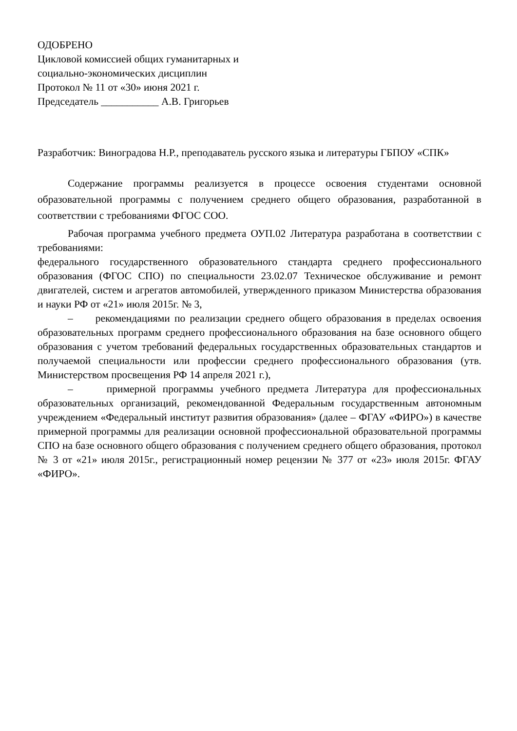ОДОБРЕНО
Цикловой комиссией общих гуманитарных и
социально-экономических дисциплин
Протокол № 11 от «30» июня 2021 г.
Председатель ___________ А.В. Григорьев
Разработчик: Виноградова Н.Р., преподаватель русского языка и литературы ГБПОУ «СПК»
Содержание программы реализуется в процессе освоения студентами основной образовательной программы с получением среднего общего образования, разработанной в соответствии с требованиями ФГОС СОО.
Рабочая программа учебного предмета ОУП.02 Литература разработана в соответствии с требованиями:
федерального государственного образовательного стандарта среднего профессионального образования (ФГОС СПО) по специальности 23.02.07 Техническое обслуживание и ремонт двигателей, систем и агрегатов автомобилей, утвержденного приказом Министерства образования и науки РФ от «21» июля 2015г. № 3,
– рекомендациями по реализации среднего общего образования в пределах освоения образовательных программ среднего профессионального образования на базе основного общего образования с учетом требований федеральных государственных образовательных стандартов и получаемой специальности или профессии среднего профессионального образования (утв. Министерством просвещения РФ 14 апреля 2021 г.),
– примерной программы учебного предмета Литература для профессиональных образовательных организаций, рекомендованной Федеральным государственным автономным учреждением «Федеральный институт развития образования» (далее – ФГАУ «ФИРО») в качестве примерной программы для реализации основной профессиональной образовательной программы СПО на базе основного общего образования с получением среднего общего образования, протокол № 3 от «21» июля 2015г., регистрационный номер рецензии № 377 от «23» июля 2015г. ФГАУ «ФИРО».